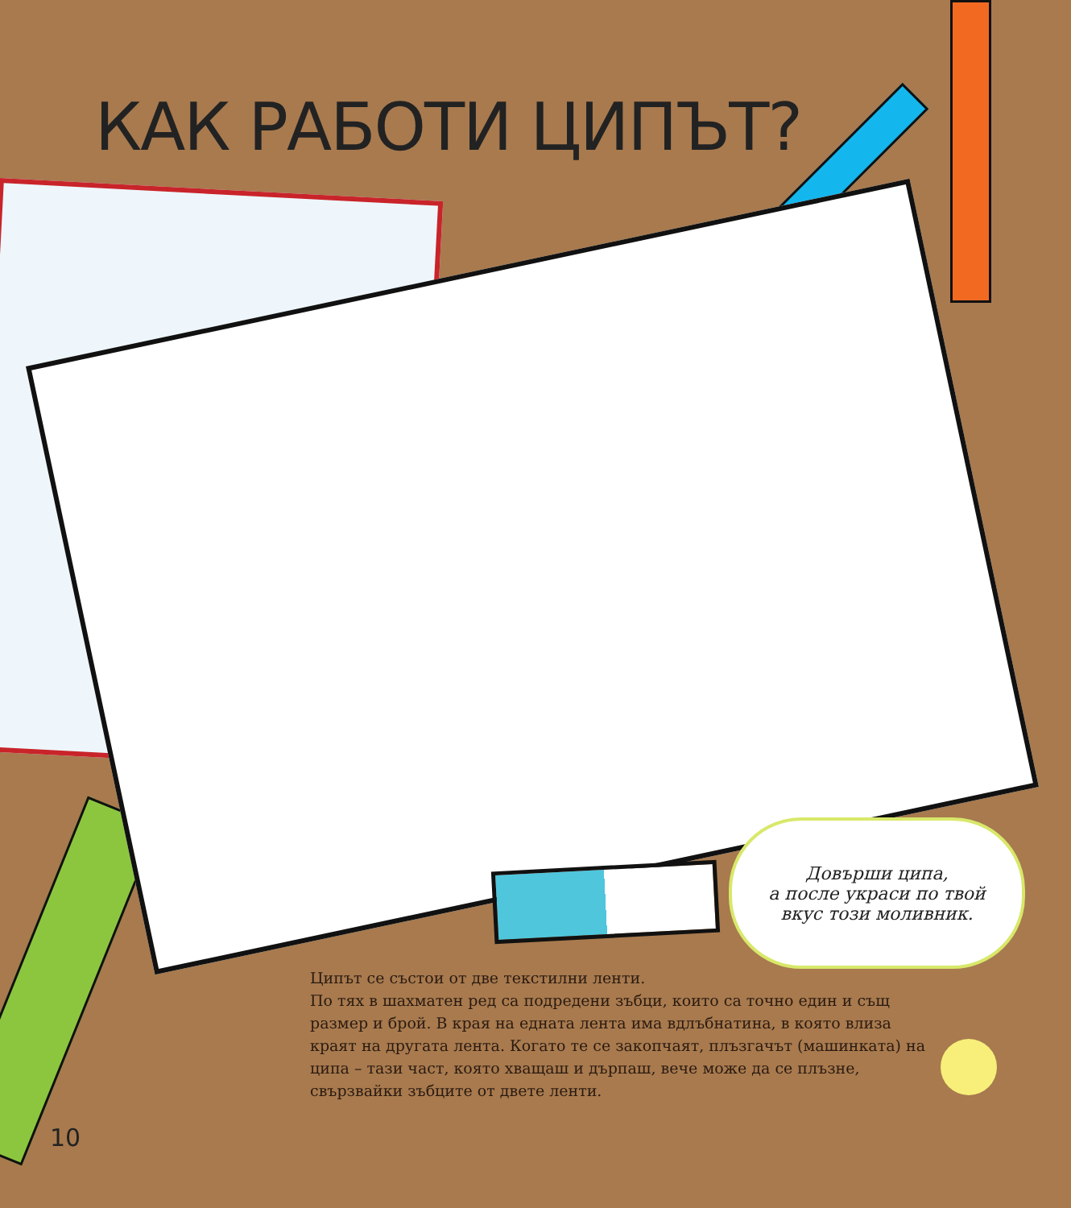КАК РАБОТИ ЦИПЪТ?
Довърши ципа,
а после украси по твой
вкус този моливник.
Ципът се състои от две текстилни ленти.
По тях в шахматен ред са подредени зъбци, които са точно един и същ размер и брой. В края на едната лента има вдлъбнатина, в която влиза краят на другата лента. Когато те се закопчаят, плъзгачът (машинката) на ципа – тази част, която хващаш и дърпаш, вече може да се плъзне, свързвайки зъбците от двете ленти.
10